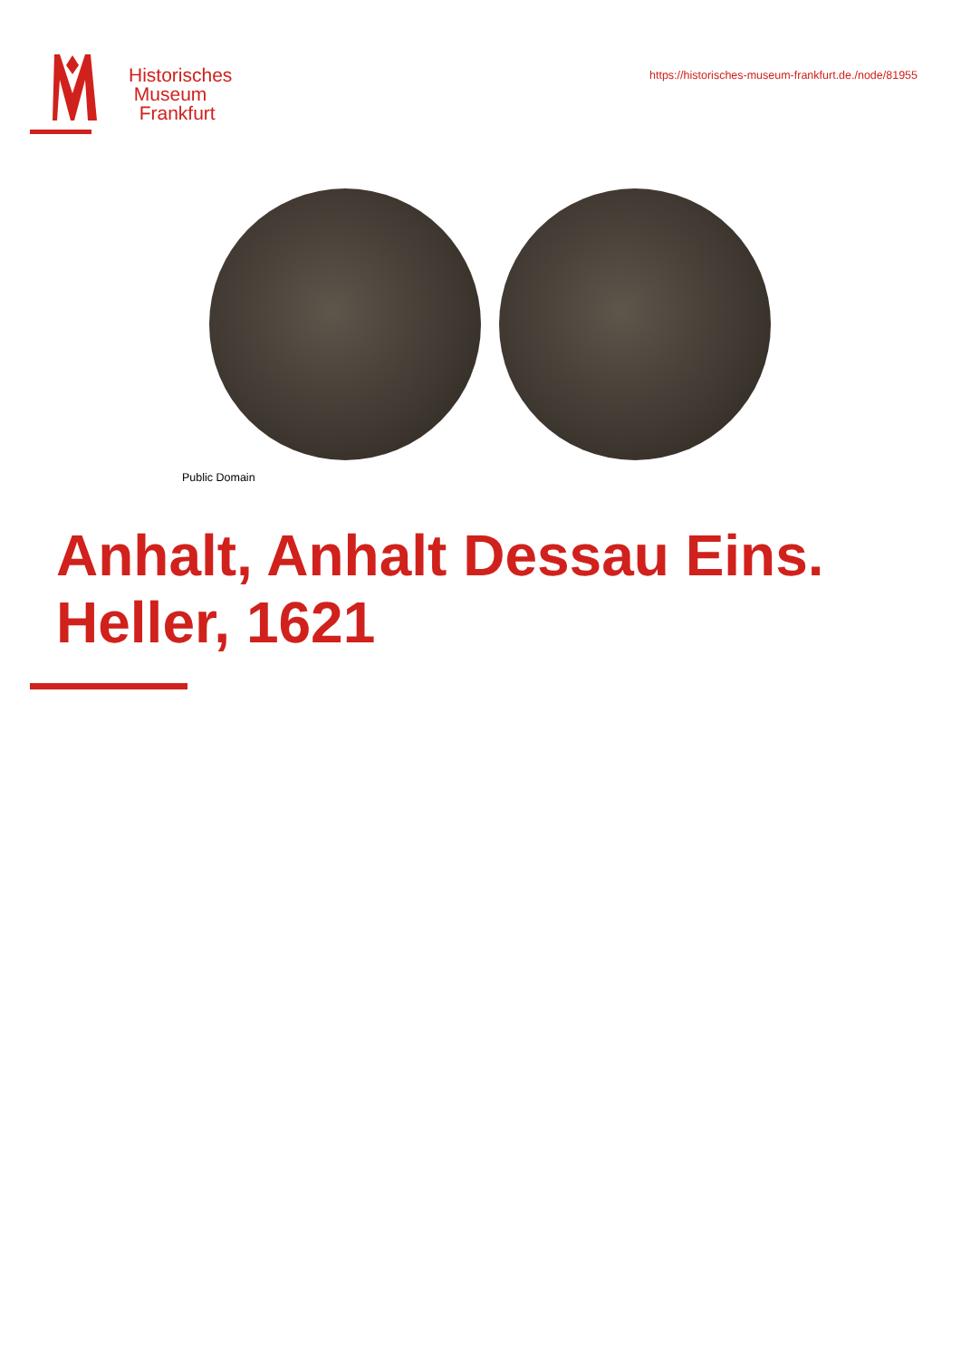Historisches
Museum
Frankfurt
https://historisches-museum-frankfurt.de./node/81955
Public Domain
Anhalt, Anhalt Dessau Eins.
Heller, 1621